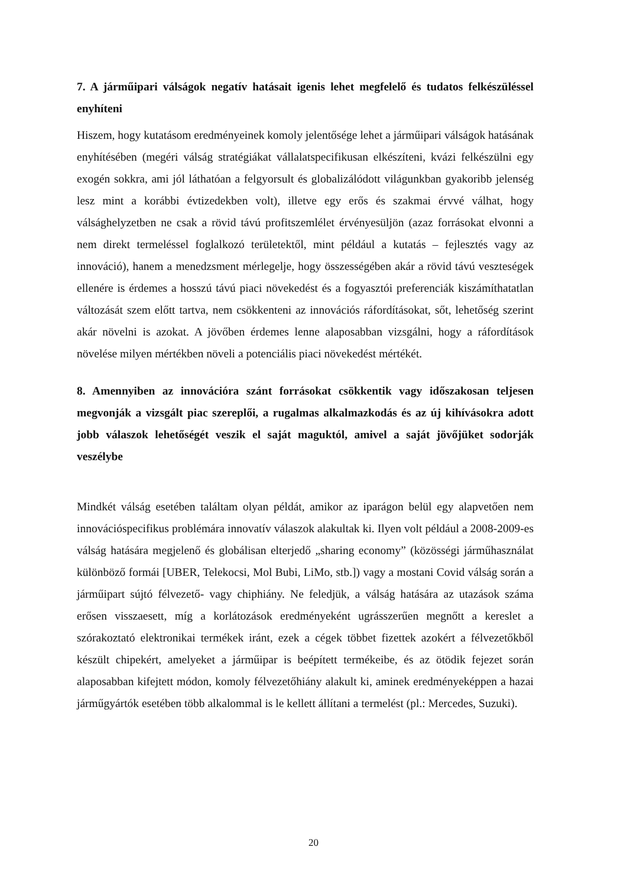7. A járműipari válságok negatív hatásait igenis lehet megfelelő és tudatos felkészüléssel enyhíteni
Hiszem, hogy kutatásom eredményeinek komoly jelentősége lehet a járműipari válságok hatásának enyhítésében (megéri válság stratégiákat vállalatspecifikusan elkészíteni, kvázi felkészülni egy exogén sokkra, ami jól láthatóan a felgyorsult és globalizálódott világunkban gyakoribb jelenség lesz mint a korábbi évtizedekben volt), illetve egy erős és szakmai érvvé válhat, hogy válsághelyzetben ne csak a rövid távú profitszemlélet érvényesüljön (azaz forrásokat elvonni a nem direkt termeléssel foglalkozó területektől, mint például a kutatás – fejlesztés vagy az innováció), hanem a menedzsment mérlegelje, hogy összességében akár a rövid távú veszteségek ellenére is érdemes a hosszú távú piaci növekedést és a fogyasztói preferenciák kiszámíthatatlan változását szem előtt tartva, nem csökkenteni az innovációs ráfordításokat, sőt, lehetőség szerint akár növelni is azokat. A jövőben érdemes lenne alaposabban vizsgálni, hogy a ráfordítások növelése milyen mértékben növeli a potenciális piaci növekedést mértékét.
8. Amennyiben az innovációra szánt forrásokat csökkentik vagy időszakosan teljesen megvonják a vizsgált piac szereplői, a rugalmas alkalmazkodás és az új kihívásokra adott jobb válaszok lehetőségét veszik el saját maguktól, amivel a saját jövőjüket sodorják veszélybe
Mindkét válság esetében találtam olyan példát, amikor az iparágon belül egy alapvetően nem innovációspecifikus problémára innovatív válaszok alakultak ki. Ilyen volt például a 2008-2009-es válság hatására megjelenő és globálisan elterjedő „sharing economy” (közösségi járműhasználat különböző formái [UBER, Telekocsi, Mol Bubi, LiMo, stb.]) vagy a mostani Covid válság során a járműipart sújtó félvezető- vagy chiphiány. Ne feledjük, a válság hatására az utazások száma erősen visszaesett, míg a korlátozások eredményeként ugrásszerűen megnőtt a kereslet a szórakoztató elektronikai termékek iránt, ezek a cégek többet fizettek azokért a félvezetőkből készült chipekért, amelyeket a járműipar is beépített termékeibe, és az ötödik fejezet során alaposabban kifejtett módon, komoly félvezetőhiány alakult ki, aminek eredményeképpen a hazai járműgyártók esetében több alkalommal is le kellett állítani a termelést (pl.: Mercedes, Suzuki).
20